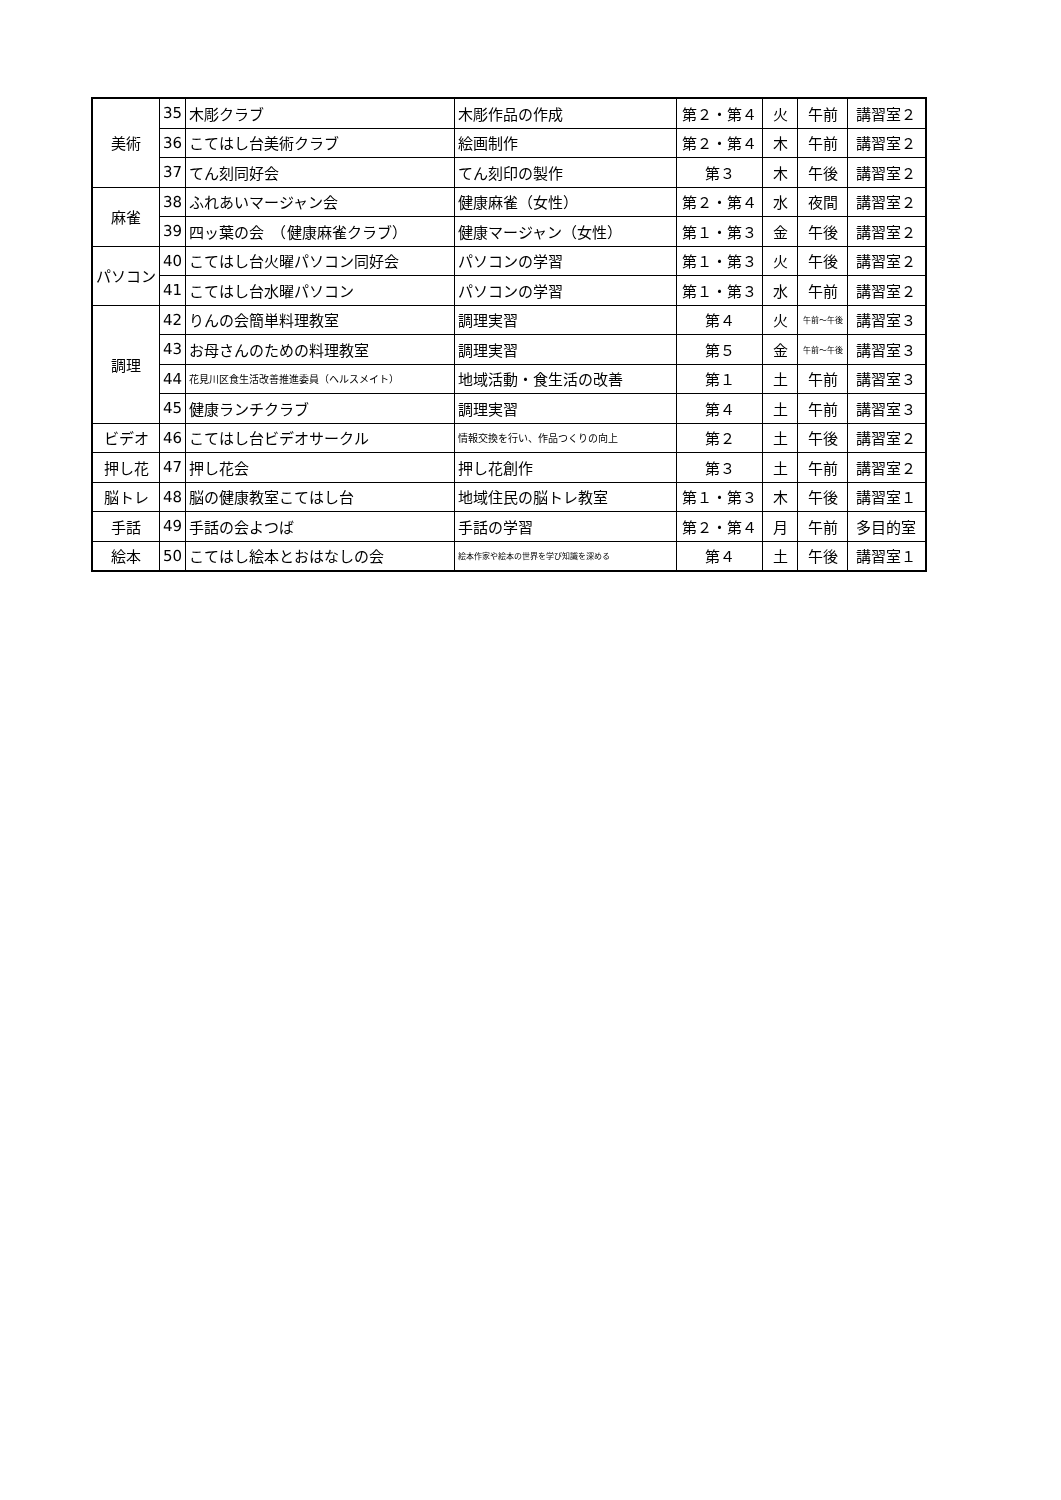| 美術 | 35 | 木彫クラブ | 木彫作品の作成 | 第２・第４ | 火 | 午前 | 講習室２ |
| | 36 | こてはし台美術クラブ | 絵画制作 | 第２・第４ | 木 | 午前 | 講習室２ |
| | 37 | てん刻同好会 | てん刻印の製作 | 第３ | 木 | 午後 | 講習室２ |
| 麻雀 | 38 | ふれあいマージャン会 | 健康麻雀（女性） | 第２・第４ | 水 | 夜間 | 講習室２ |
| | 39 | 四ッ葉の会 （健康麻雀クラブ） | 健康マージャン（女性） | 第１・第３ | 金 | 午後 | 講習室２ |
| パソコン | 40 | こてはし台火曜パソコン同好会 | パソコンの学習 | 第１・第３ | 火 | 午後 | 講習室２ |
| | 41 | こてはし台水曜パソコン | パソコンの学習 | 第１・第３ | 水 | 午前 | 講習室２ |
| 調理 | 42 | りんの会簡単料理教室 | 調理実習 | 第４ | 火 | 午前～午後 | 講習室３ |
| | 43 | お母さんのための料理教室 | 調理実習 | 第５ | 金 | 午前～午後 | 講習室３ |
| | 44 | 花見川区食生活改善推進委員（ヘルスメイト） | 地域活動・食生活の改善 | 第１ | 土 | 午前 | 講習室３ |
| | 45 | 健康ランチクラブ | 調理実習 | 第４ | 土 | 午前 | 講習室３ |
| ビデオ | 46 | こてはし台ビデオサークル | 情報交換を行い、作品つくりの向上 | 第２ | 土 | 午後 | 講習室２ |
| 押し花 | 47 | 押し花会 | 押し花創作 | 第３ | 土 | 午前 | 講習室２ |
| 脳トレ | 48 | 脳の健康教室こてはし台 | 地域住民の脳トレ教室 | 第１・第３ | 木 | 午後 | 講習室１ |
| 手話 | 49 | 手話の会よつば | 手話の学習 | 第２・第４ | 月 | 午前 | 多目的室 |
| 絵本 | 50 | こてはし絵本とおはなしの会 | 絵本作家や絵本の世界を学び知識を深める | 第４ | 土 | 午後 | 講習室１ |